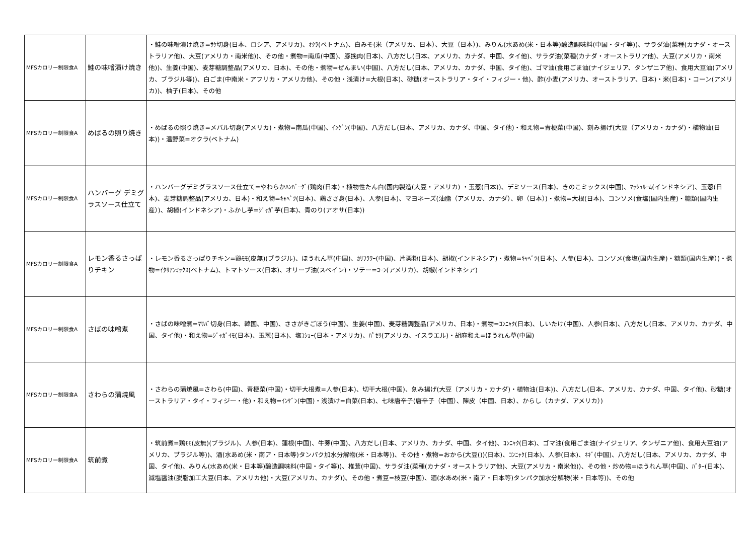| MFSカロリー制限食A | 鮭の味噌漬け焼き | ・鮭の味噌漬け焼き=ｻｹ切身(日本、ロシア、アメリカ)、ｵｸﾗ(ベトナム)、白みそ(米（アメリカ、日本）、大豆（日本）)、みりん(水あめ(米・日本等)醸造調味料(中国・タイ等))、サラダ油(菜種(カナダ・オーストラリア他)、大豆(アメリカ・南米他))、その他・煮物=南瓜(中国)、豚挽肉(日本)、八方だし(日本、アメリカ、カナダ、中国、タイ他)、サラダ油(菜種(カナダ・オーストラリア他)、大豆(アメリカ・南米他))、生姜(中国)、麦芽糖調整品(アメリカ、日本)、その他・煮物=ぜんまい(中国)、八方だし(日本、アメリカ、カナダ、中国、タイ他)、ゴマ油(食用ごま油(ナイジェリア、タンザニア他)、食用大豆油(アメリカ、ブラジル等))、白ごま(中南米・アフリカ・アメリカ他)、その他・浅漬け=大根(日本)、砂糖(オーストラリア・タイ・フィジー・他)、酢(小麦(アメリカ、オーストラリア、日本)・米(日本)・コーン(アメリカ))、柚子(日本)、その他 |
| MFSカロリー制限食A | めばるの照り焼き | ・めばるの照り焼き=メバル切身(アメリカ)・煮物=南瓜(中国)、ｲﾝｹﾞﾝ(中国)、八方だし(日本、アメリカ、カナダ、中国、タイ他)・和え物=青梗菜(中国)、刻み揚げ(大豆（アメリカ・カナダ)・植物油(日本))・温野菜=オクラ(ベトナム) |
| MFSカロリー制限食A | ハンバーグ デミグラスソース仕立て | ・ハンバーグデミグラスソース仕立て=やわらかﾊﾝﾊﾞｰｸﾞ(鶏肉(日本)・植物性たん白(国内製造(大豆・アメリカ) ・玉葱(日本))、デミソース(日本)、きのこミックス(中国)、ﾏｯｼｭﾙｰﾑ(インドネシア)、玉葱(日本)、麦芽糖調整品(アメリカ、日本)・和え物=ｷｬﾍﾞﾂ(日本)、鶏ささ身(日本)、人参(日本)、マヨネーズ(油脂（アメリカ、カナダ）、卵（日本）)・煮物=大根(日本)、コンソメ(食塩(国内生産)・糖類(国内生産）)、胡椒(インドネシア)・ふかし芋=ｼﾞｬｶﾞ芋(日本)、青のり(アオサ(日本)) |
| MFSカロリー制限食A | レモン香るさっぱりチキン | ・レモン香るさっぱりチキン=鶏ﾓﾓ(皮無)(ブラジル)、ほうれん草(中国)、ｶﾘﾌﾗﾜｰ(中国)、片栗粉(日本)、胡椒(インドネシア)・煮物=ｷｬﾍﾞﾂ(日本)、人参(日本)、コンソメ(食塩(国内生産)・糖類(国内生産）)・煮物=ｲﾀﾘｱﾝﾐｯｸｽ(ベトナム)、トマトソース(日本)、オリーブ油(スペイン)・ソテー=ｺｰﾝ(アメリカ)、胡椒(インドネシア) |
| MFSカロリー制限食A | さばの味噌煮 | ・さばの味噌煮=ﾏｻﾊﾞ切身(日本、韓国、中国)、ささがきごぼう(中国)、生姜(中国)、麦芽糖調整品(アメリカ、日本)・煮物=ｺﾝﾆｬｸ(日本)、しいたけ(中国)、人参(日本)、八方だし(日本、アメリカ、カナダ、中国、タイ他)・和え物=ｼﾞｬｶﾞｲﾓ(日本)、玉葱(日本)、塩ｺｼｮｰ(日本・アメリカ)、ﾊﾟｾﾘ(アメリカ、イスラエル)・胡麻和え=ほうれん草(中国) |
| MFSカロリー制限食A | さわらの蒲焼風 | ・さわらの蒲焼風=さわら(中国)、青梗菜(中国)・切干大根煮=人参(日本)、切干大根(中国)、刻み揚げ(大豆（アメリカ・カナダ)・植物油(日本))、八方だし(日本、アメリカ、カナダ、中国、タイ他)、砂糖(オーストラリア・タイ・フィジー・他)・和え物=ｲﾝｹﾞﾝ(中国)・浅漬け=白菜(日本)、七味唐辛子(唐辛子（中国）、陳皮（中国、日本）、からし（カナダ、アメリカ）) |
| MFSカロリー制限食A | 筑前煮 | ・筑前煮=鶏ﾓﾓ(皮無)(ブラジル)、人参(日本)、蓮根(中国)、牛蒡(中国)、八方だし(日本、アメリカ、カナダ、中国、タイ他)、ｺﾝﾆｬｸ(日本)、ゴマ油(食用ごま油(ナイジェリア、タンザニア他)、食用大豆油(アメリカ、ブラジル等))、酒(水あめ(米・南ア・日本等)タンパク加水分解物(米・日本等))、その他・煮物=おから(大豆())(日本)、ｺﾝﾆｬｸ(日本)、人参(日本)、ﾈｷﾞ(中国)、八方だし(日本、アメリカ、カナダ、中国、タイ他)、みりん(水あめ(米・日本等)醸造調味料(中国・タイ等))、椎茸(中国)、サラダ油(菜種(カナダ・オーストラリア他)、大豆(アメリカ・南米他))、その他・炒め物=ほうれん草(中国)、ﾊﾞﾀｰ(日本)、減塩醤油(脱脂加工大豆(日本、アメリカ他)・大豆(アメリカ、カナダ))、その他・煮豆=枝豆(中国)、酒(水あめ(米・南ア・日本等)タンパク加水分解物(米・日本等))、その他 |